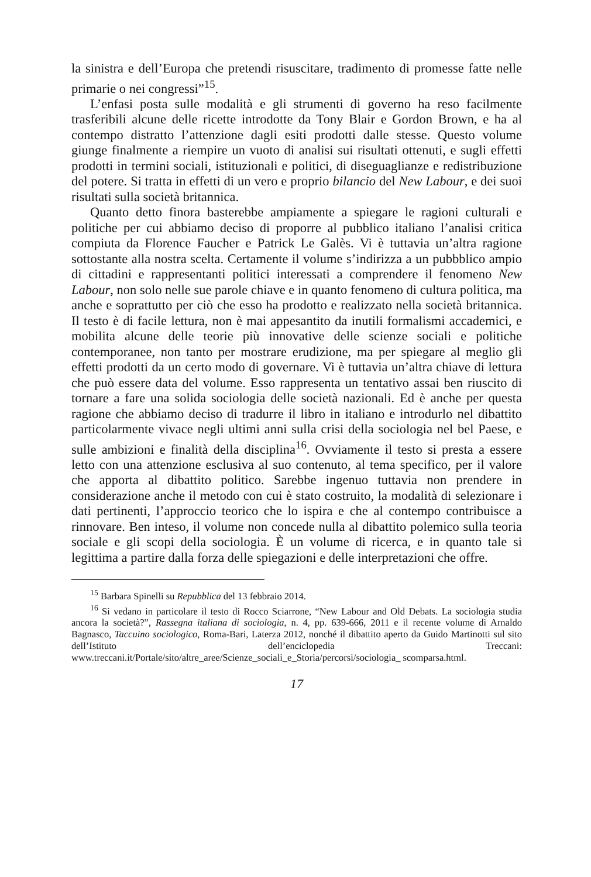la sinistra e dell’Europa che pretendi risuscitare, tradimento di promesse fatte nelle primarie o nei congressi”<sup>15</sup>.
L’enfasi posta sulle modalità e gli strumenti di governo ha reso facilmente trasferibili alcune delle ricette introdotte da Tony Blair e Gordon Brown, e ha al contempo distratto l’attenzione dagli esiti prodotti dalle stesse. Questo volume giunge finalmente a riempire un vuoto di analisi sui risultati ottenuti, e sugli effetti prodotti in termini sociali, istituzionali e politici, di diseguaglianze e redistribuzione del potere. Si tratta in effetti di un vero e proprio bilancio del New Labour, e dei suoi risultati sulla società britannica.
Quanto detto finora basterebbe ampiamente a spiegare le ragioni culturali e politiche per cui abbiamo deciso di proporre al pubblico italiano l’analisi critica compiuta da Florence Faucher e Patrick Le Galès. Vi è tuttavia un’altra ragione sottostante alla nostra scelta. Certamente il volume s’indirizza a un pubbblico ampio di cittadini e rappresentanti politici interessati a comprendere il fenomeno New Labour, non solo nelle sue parole chiave e in quanto fenomeno di cultura politica, ma anche e soprattutto per ciò che esso ha prodotto e realizzato nella società britannica. Il testo è di facile lettura, non è mai appesantito da inutili formalismi accademici, e mobilita alcune delle teorie più innovative delle scienze sociali e politiche contemporanee, non tanto per mostrare erudizione, ma per spiegare al meglio gli effetti prodotti da un certo modo di governare. Vi è tuttavia un’altra chiave di lettura che può essere data del volume. Esso rappresenta un tentativo assai ben riuscito di tornare a fare una solida sociologia delle società nazionali. Ed è anche per questa ragione che abbiamo deciso di tradurre il libro in italiano e introdurlo nel dibattito particolarmente vivace negli ultimi anni sulla crisi della sociologia nel bel Paese, e sulle ambizioni e finalità della disciplina<sup>16</sup>. Ovviamente il testo si presta a essere letto con una attenzione esclusiva al suo contenuto, al tema specifico, per il valore che apporta al dibattito politico. Sarebbe ingenuo tuttavia non prendere in considerazione anche il metodo con cui è stato costruito, la modalità di selezionare i dati pertinenti, l’approccio teorico che lo ispira e che al contempo contribuisce a rinnovare. Ben inteso, il volume non concede nulla al dibattito polemico sulla teoria sociale e gli scopi della sociologia. È un volume di ricerca, e in quanto tale si legittima a partire dalla forza delle spiegazioni e delle interpretazioni che offre.
<sup>15</sup> Barbara Spinelli su Repubblica del 13 febbraio 2014.
<sup>16</sup> Si vedano in particolare il testo di Rocco Sciarrone, “New Labour and Old Debats. La sociologia studia ancora la società?”, Rassegna italiana di sociologia, n. 4, pp. 639-666, 2011 e il recente volume di Arnaldo Bagnasco, Taccuino sociologico, Roma-Bari, Laterza 2012, nonché il dibattito aperto da Guido Martinotti sul sito dell’Istituto dell’enciclopedia Treccani: www.treccani.it/Portale/sito/altre_aree/Scienze_sociali_e_Storia/percorsi/sociologia_ scomparsa.html.
17